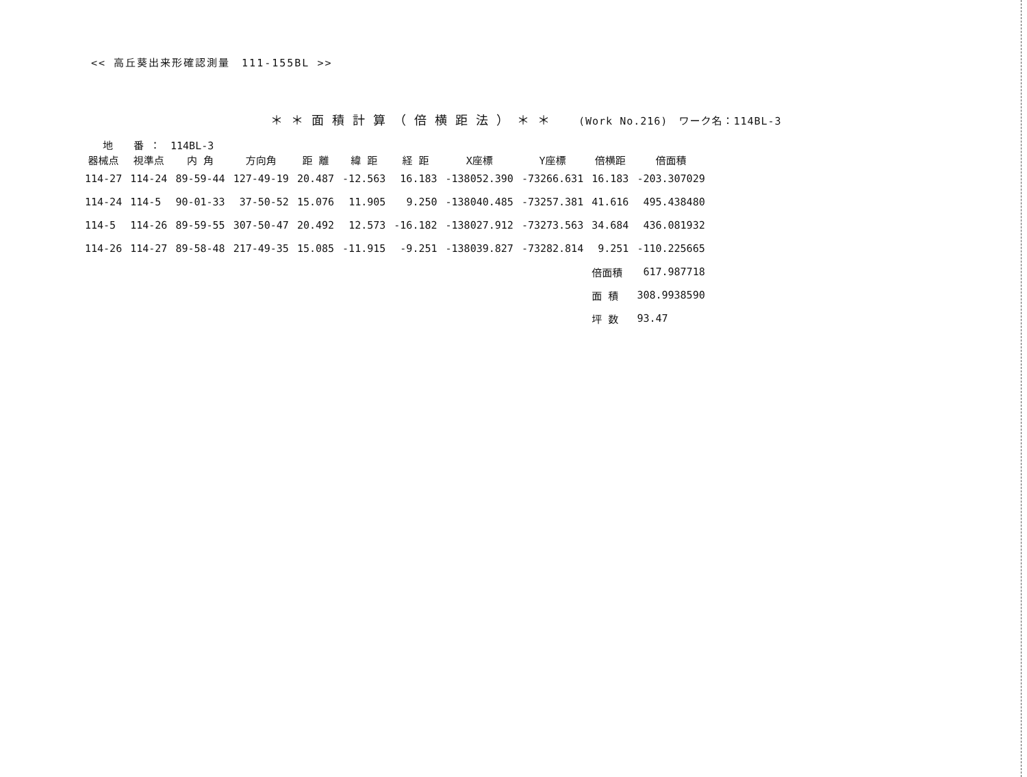<< 高丘葵出来形確認測量　111-155BL >>
＊＊面積計算（倍横距法）＊＊ (Work No.216)　ワーク名：114BL-3
地　　番 ：　114BL-3
| 器械点 | 視準点 | 内 角 | 方向角 | 距 離 | 緯 距 | 経 距 | X座標 | Y座標 | 倍横距 | 倍面積 |
| --- | --- | --- | --- | --- | --- | --- | --- | --- | --- | --- |
| 114-27 | 114-24 | 89-59-44 | 127-49-19 | 20.487 | -12.563 | 16.183 | -138052.390 | -73266.631 | 16.183 | -203.307029 |
| 114-24 | 114-5 | 90-01-33 | 37-50-52 | 15.076 | 11.905 | 9.250 | -138040.485 | -73257.381 | 41.616 | 495.438480 |
| 114-5 | 114-26 | 89-59-55 | 307-50-47 | 20.492 | 12.573 | -16.182 | -138027.912 | -73273.563 | 34.684 | 436.081932 |
| 114-26 | 114-27 | 89-58-48 | 217-49-35 | 15.085 | -11.915 | -9.251 | -138039.827 | -73282.814 | 9.251 | -110.225665 |
| | | | | | | | | | 倍面積 | 617.987718 |
| | | | | | | | | | 面 積 | 308.9938590 |
| | | | | | | | | | 坪 数 | 93.47 |